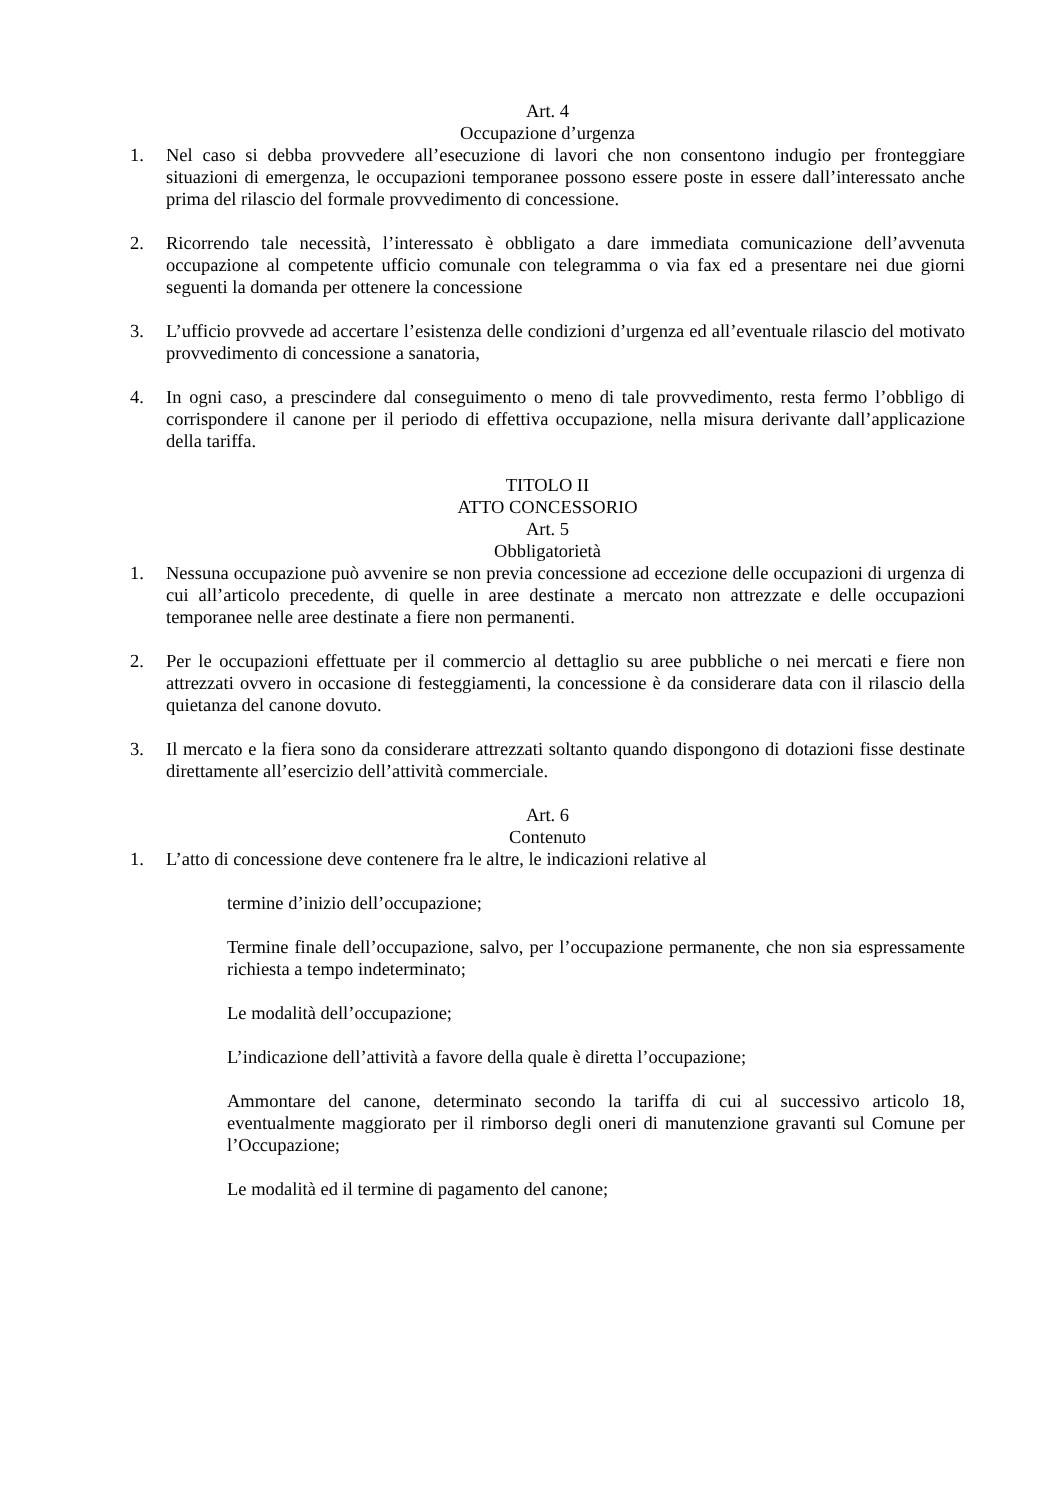Art. 4
Occupazione d’urgenza
1. Nel caso si debba provvedere all’esecuzione di lavori che non consentono indugio per fronteggiare situazioni di emergenza, le occupazioni temporanee possono essere poste in essere dall’interessato anche prima del rilascio del formale provvedimento di concessione.
2. Ricorrendo tale necessità, l’interessato è obbligato a dare immediata comunicazione dell’avvenuta occupazione al competente ufficio comunale con telegramma o via fax ed a presentare nei due giorni seguenti la domanda per ottenere la concessione
3. L’ufficio provvede ad accertare l’esistenza delle condizioni d’urgenza ed all’eventuale rilascio del motivato provvedimento di concessione a sanatoria,
4. In ogni caso, a prescindere dal conseguimento o meno di tale provvedimento, resta fermo l’obbligo di corrispondere il canone per il periodo di effettiva occupazione, nella misura derivante dall’applicazione della tariffa.
TITOLO II
ATTO CONCESSORIO
Art. 5
Obbligatorietà
1. Nessuna occupazione può avvenire se non previa concessione ad eccezione delle occupazioni di urgenza di cui all’articolo precedente, di quelle in aree destinate a mercato non attrezzate e delle occupazioni temporanee nelle aree destinate a fiere non permanenti.
2. Per le occupazioni effettuate per il commercio al dettaglio su aree pubbliche o nei mercati e fiere non attrezzati ovvero in occasione di festeggiamenti, la concessione è da considerare data con il rilascio della quietanza del canone dovuto.
3. Il mercato e la fiera sono da considerare attrezzati soltanto quando dispongono di dotazioni fisse destinate direttamente all’esercizio dell’attività commerciale.
Art. 6
Contenuto
1. L’atto di concessione deve contenere fra le altre, le indicazioni relative al
termine d’inizio dell’occupazione;
Termine finale dell’occupazione, salvo, per l’occupazione permanente, che non sia espressamente richiesta a tempo indeterminato;
Le modalità dell’occupazione;
L’indicazione dell’attività a favore della quale è diretta l’occupazione;
Ammontare del canone, determinato secondo la tariffa di cui al successivo articolo 18, eventualmente maggiorato per il rimborso degli oneri di manutenzione gravanti sul Comune per l’Occupazione;
Le modalità ed il termine di pagamento del canone;